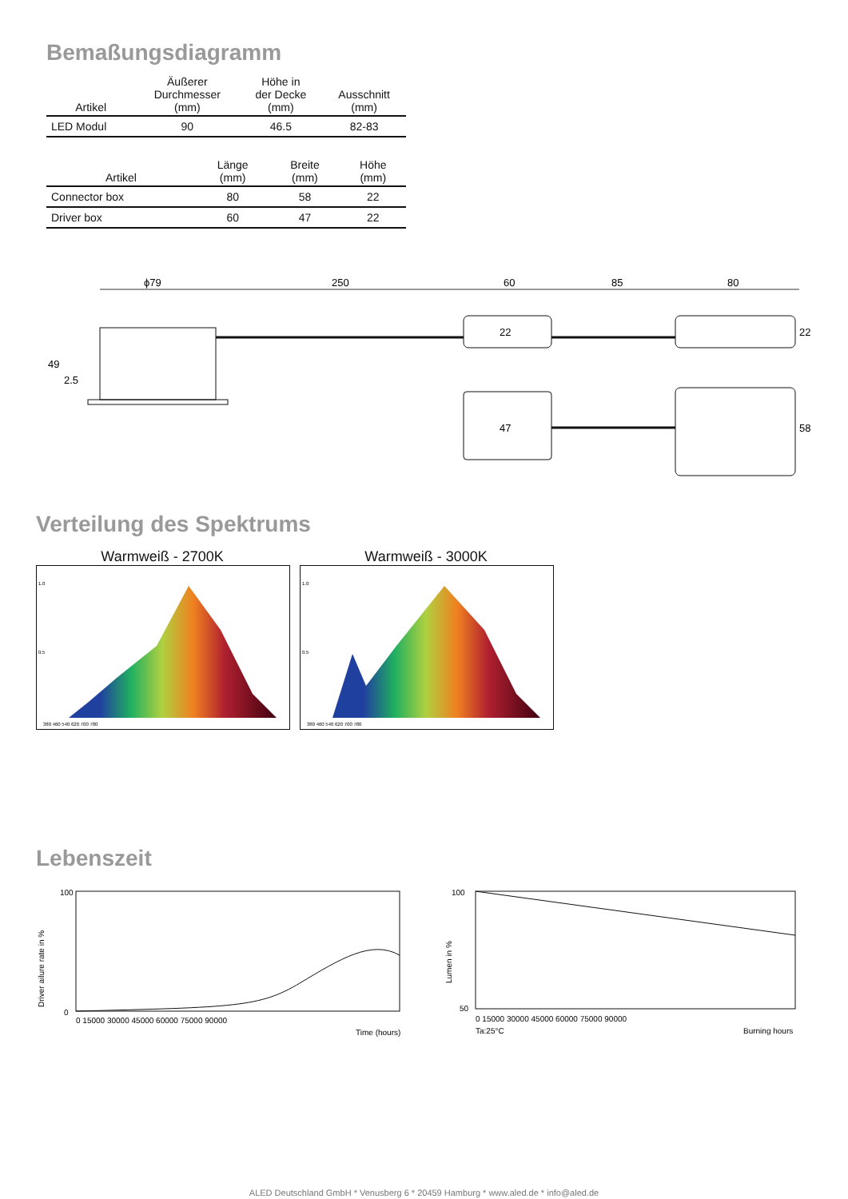Bemaßungsdiagramm
| Artikel | Äußerer Durchmesser (mm) | Höhe in der Decke (mm) | Ausschnitt (mm) |
| --- | --- | --- | --- |
| LED Modul | 90 | 46.5 | 82-83 |
| Artikel | Länge (mm) | Breite (mm) | Höhe (mm) |
| --- | --- | --- | --- |
| Connector box | 80 | 58 | 22 |
| Driver box | 60 | 47 | 22 |
ϕ79
250
60
85
80
49
2.5
22
22
47
58
Verteilung des Spektrums
Warmweiß - 2700K
1.0
0.5
380 460 540 620 700 780
Warmweiß - 3000K
1.0
0.5
380 460 540 620 700 780
Lebenszeit
100
0
Driver ailure rate in %
0 15000 30000 45000 60000 75000 90000
Time (hours)
100
50
Lumen in %
0 15000 30000 45000 60000 75000 90000
Ta:25°C
Burning hours
ALED Deutschland GmbH * Venusberg 6 * 20459 Hamburg * www.aled.de * info@aled.de